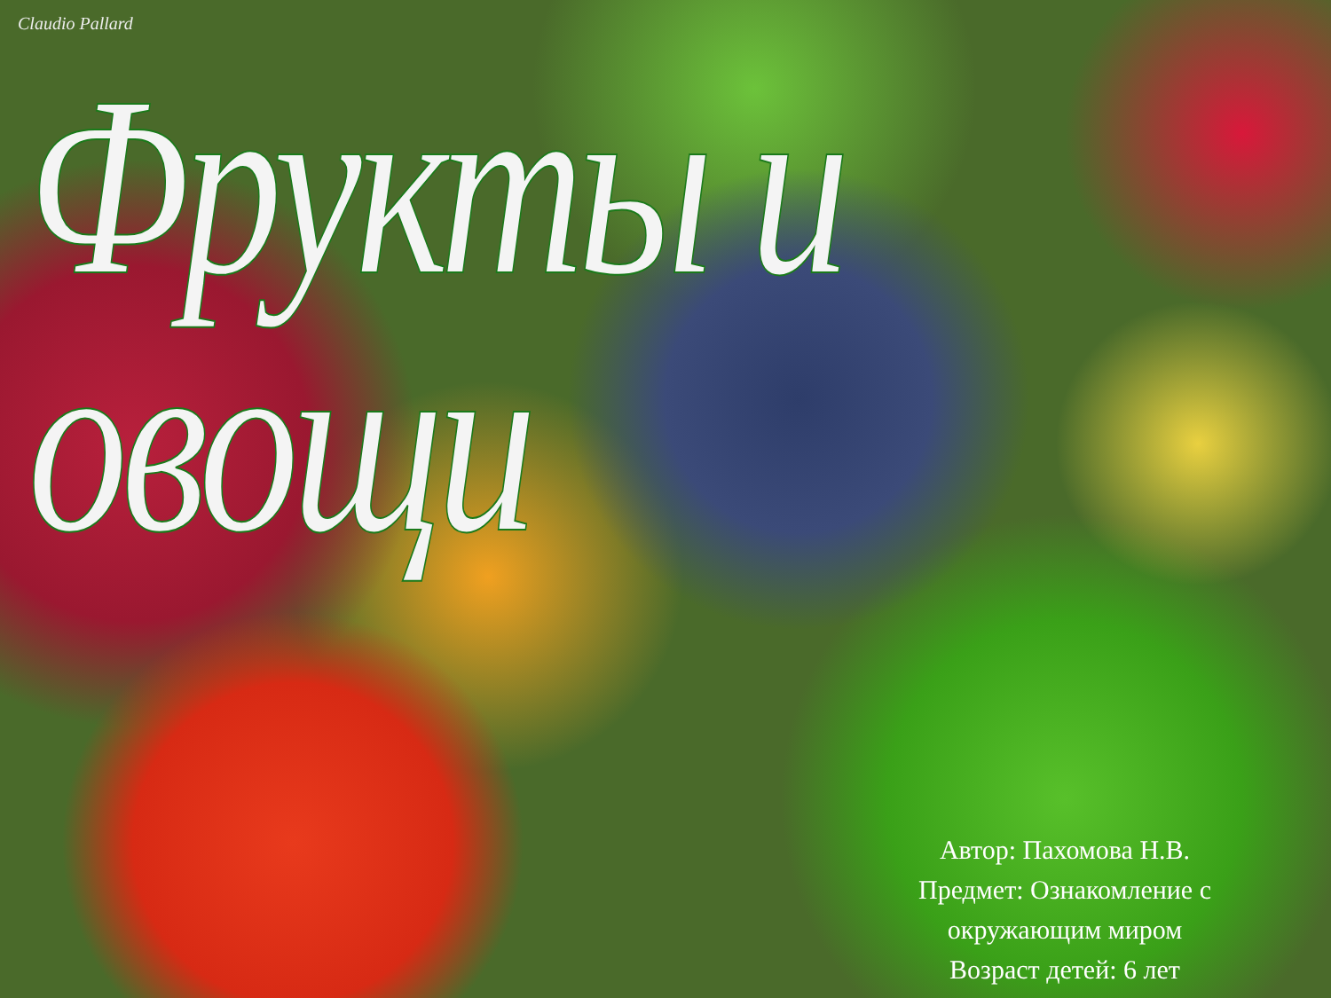Claudio Pallard
Фрукты и овощи
Автор: Пахомова Н.В.
Предмет: Ознакомление с окружающим миром
Возраст детей: 6 лет